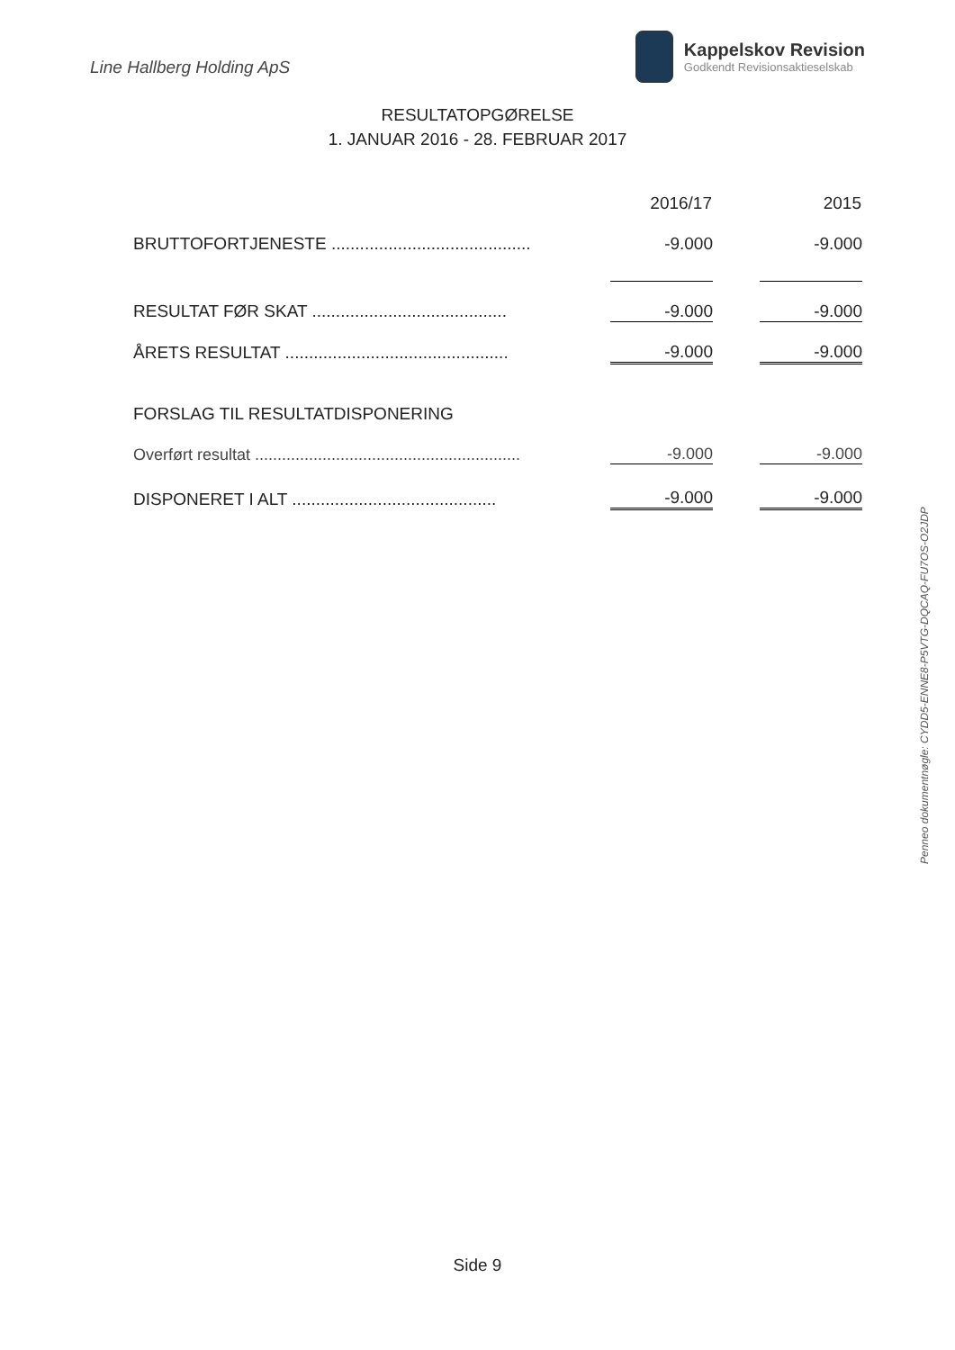Line Hallberg Holding ApS
Kappelskov Revision
Godkendt Revisionsaktieselskab
RESULTATOPGØRELSE
1. JANUAR 2016 - 28. FEBRUAR 2017
| | | 2016/17 | | 2015 |
| --- | --- | --- | --- | --- |
| BRUTTOFORTJENESTE .......................................... | | -9.000 | | -9.000 |
| RESULTAT FØR SKAT ......................................... | | -9.000 | | -9.000 |
| ÅRETS RESULTAT ............................................... | | -9.000 | | -9.000 |
| FORSLAG TIL RESULTATDISPONERING | | | | |
| Overført resultat ........................................................... | | -9.000 | | -9.000 |
| DISPONERET I ALT ........................................... | | -9.000 | | -9.000 |
Side 9
Penneo dokumentnøgle: CYDD5-ENNE8-P5VTG-DQCAQ-FU7OS-O2JDP